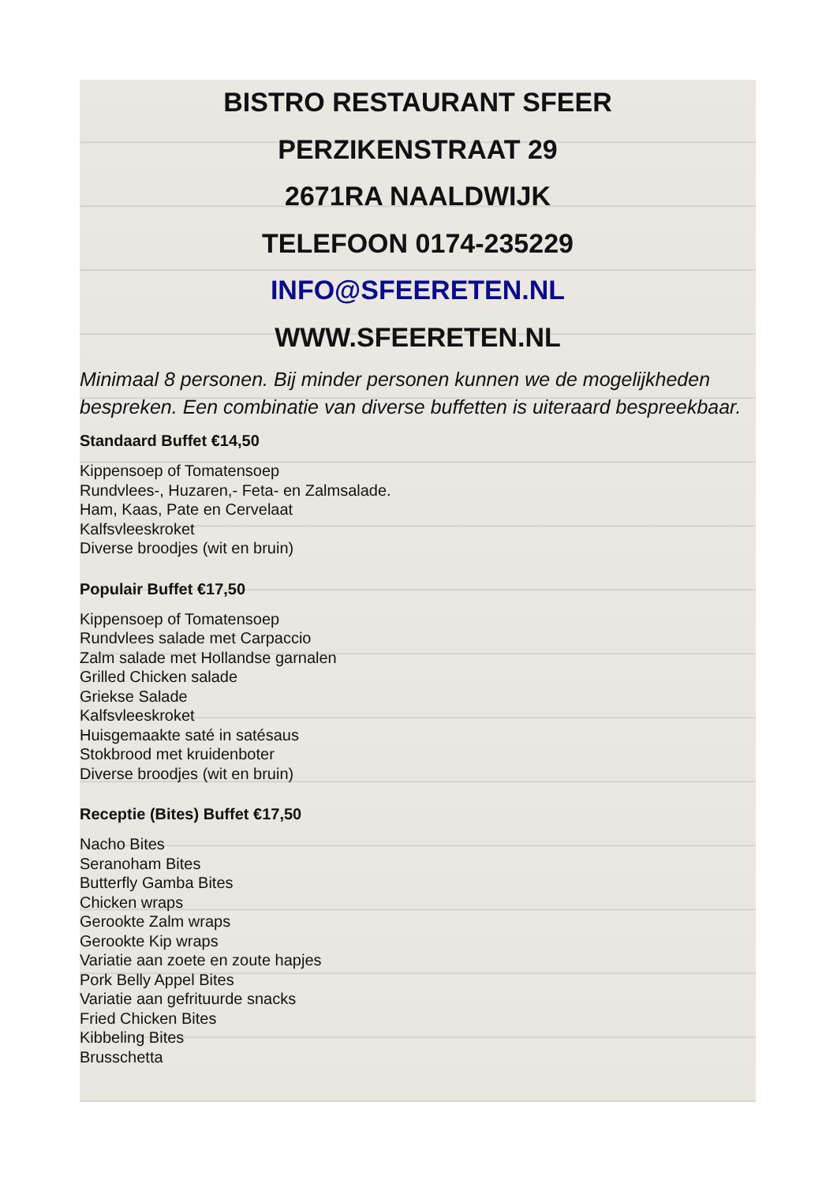BISTRO RESTAURANT SFEER
PERZIKENSTRAAT 29
2671RA NAALDWIJK
TELEFOON 0174-235229
INFO@SFEERETEN.NL
WWW.SFEERETEN.NL
Minimaal 8 personen. Bij minder personen kunnen we de mogelijkheden bespreken. Een combinatie van diverse buffetten is uiteraard bespreekbaar.
Standaard Buffet €14,50
Kippensoep of Tomatensoep
Rundvlees-, Huzaren,- Feta- en Zalmsalade.
Ham, Kaas, Pate en Cervelaat
Kalfsvleeskroket
Diverse broodjes (wit en bruin)
Populair Buffet €17,50
Kippensoep of Tomatensoep
Rundvlees salade met Carpaccio
Zalm salade met Hollandse garnalen
Grilled Chicken salade
Griekse Salade
Kalfsvleeskroket
Huisgemaakte saté in satésaus
Stokbrood met kruidenboter
Diverse broodjes (wit en bruin)
Receptie (Bites) Buffet €17,50
Nacho Bites
Seranoham Bites
Butterfly Gamba Bites
Chicken wraps
Gerookte Zalm wraps
Gerookte Kip wraps
Variatie aan zoete en zoute hapjes
Pork Belly Appel Bites
Variatie aan gefrituurde snacks
Fried Chicken Bites
Kibbeling Bites
Brusschetta